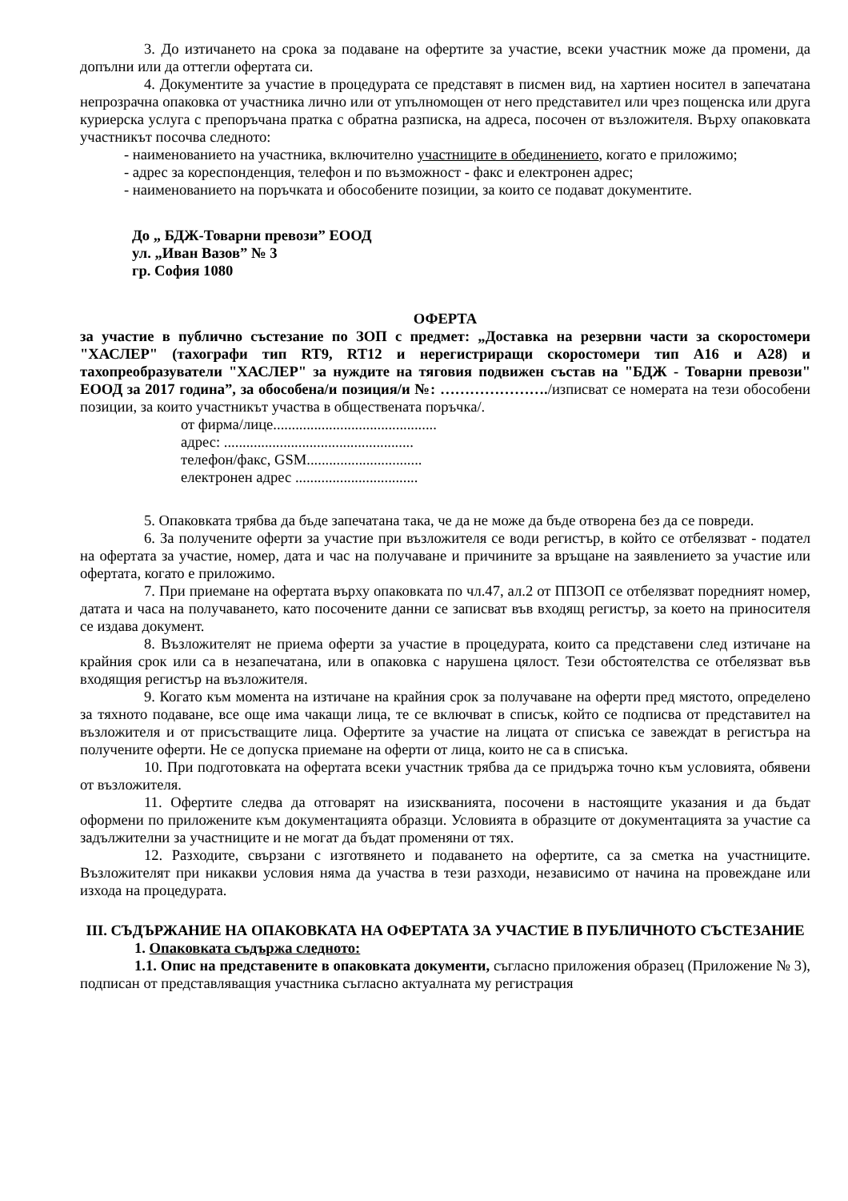3. До изтичането на срока за подаване на офертите за участие, всеки участник може да промени, да допълни или да оттегли офертата си.
4. Документите за участие в процедурата се представят в писмен вид, на хартиен носител в запечатана непрозрачна опаковка от участника лично или от упълномощен от него представител или чрез пощенска или друга куриерска услуга с препоръчана пратка с обратна разписка, на адреса, посочен от възложителя. Върху опаковката участникът посочва следното:
- наименованието на участника, включително участниците в обединението, когато е приложимо;
- адрес за кореспонденция, телефон и по възможност - факс и електронен адрес;
- наименованието на поръчката и обособените позиции, за които се подават документите.
До „ БДЖ-Товарни превози” ЕООД
ул. „Иван Вазов” № 3
гр. София 1080
ОФЕРТА
за участие в публично състезание по ЗОП с предмет: „Доставка на резервни части за скоростомери "ХАСЛЕР" (тахографи тип RT9, RT12 и нерегистриращи скоростомери тип А16 и А28) и тахопреобразуватели "ХАСЛЕР" за нуждите на тяговия подвижен състав на "БДЖ - Товарни превози" ЕООД за 2017 година”, за обособена/и позиция/и №: …………………./изписват се номерата на тези обособени позиции, за които участникът участва в обществената поръчка/.
от фирма/лице............................................
адрес: ...................................................
телефон/факс, GSM...............................
електронен адрес .................................
5. Опаковката трябва да бъде запечатана така, че да не може да бъде отворена без да се повреди.
6. За получените оферти за участие при възложителя се води регистър, в който се отбелязват - подател на офертата за участие, номер, дата и час на получаване и причините за връщане на заявлението за участие или офертата, когато е приложимо.
7. При приемане на офертата върху опаковката по чл.47, ал.2 от ППЗОП се отбелязват поредният номер, датата и часа на получаването, като посочените данни се записват във входящ регистър, за което на приносителя се издава документ.
8. Възложителят не приема оферти за участие в процедурата, които са представени след изтичане на крайния срок или са в незапечатана, или в опаковка с нарушена цялост. Тези обстоятелства се отбелязват във входящия регистър на възложителя.
9. Когато към момента на изтичане на крайния срок за получаване на оферти пред мястото, определено за тяхното подаване, все още има чакащи лица, те се включват в списък, който се подписва от представител на възложителя и от присъстващите лица. Офертите за участие на лицата от списъка се завеждат в регистъра на получените оферти. Не се допуска приемане на оферти от лица, които не са в списъка.
10. При подготовката на офертата всеки участник трябва да се придържа точно към условията, обявени от възложителя.
11. Офертите следва да отговарят на изискванията, посочени в настоящите указания и да бъдат оформени по приложените към документацията образци. Условията в образците от документацията за участие са задължителни за участниците и не могат да бъдат променяни от тях.
12. Разходите, свързани с изготвянето и подаването на офертите, са за сметка на участниците. Възложителят при никакви условия няма да участва в тези разходи, независимо от начина на провеждане или изхода на процедурата.
III. СЪДЪРЖАНИЕ НА ОПАКОВКАТА НА ОФЕРТАТА ЗА УЧАСТИЕ В ПУБЛИЧНОТО СЪСТЕЗАНИЕ
1. Опаковката съдържа следното:
1.1. Опис на представените в опаковката документи, съгласно приложения образец (Приложение № 3), подписан от представляващия участника съгласно актуалната му регистрация